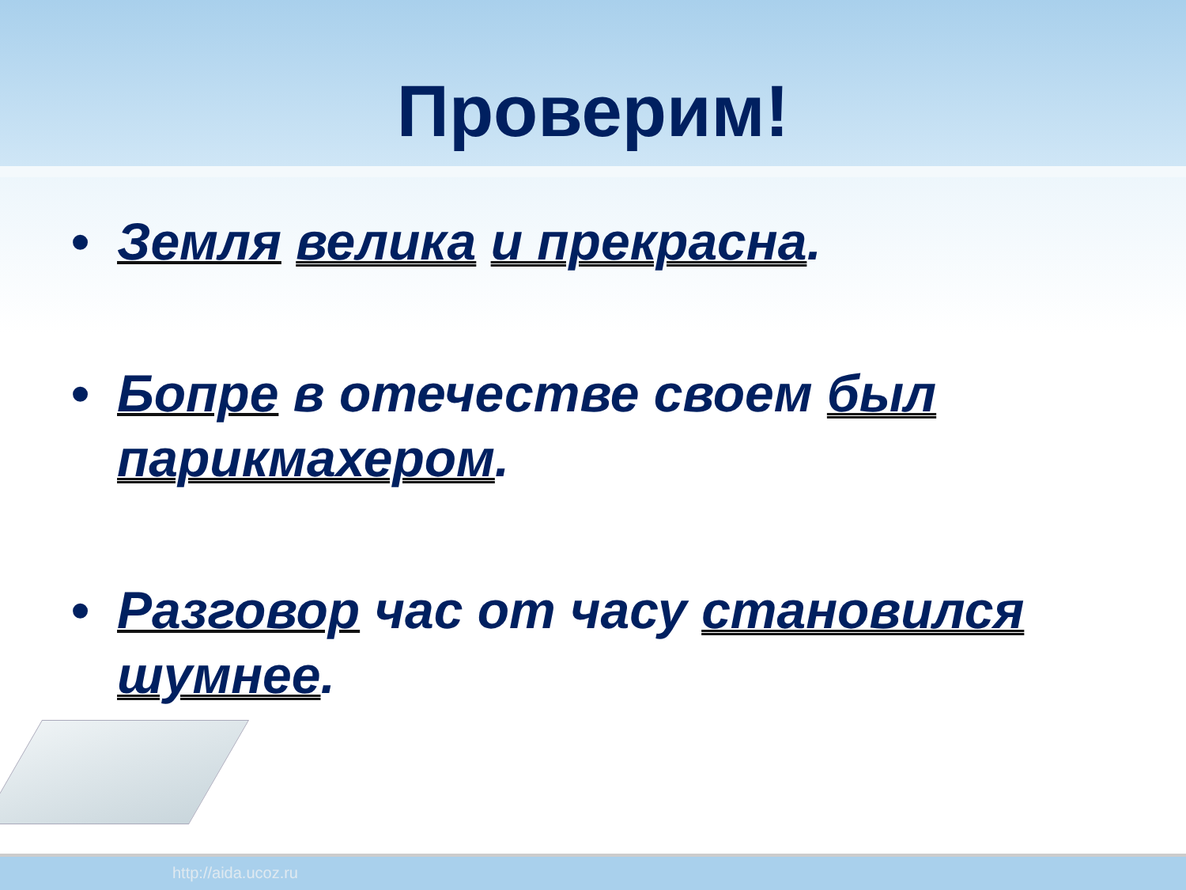Проверим!
• Земля велика и прекрасна.
• Бопре в отечестве своем был парикмахером.
• Разговор час от часу становился шумнее.
http://aida.ucoz.ru